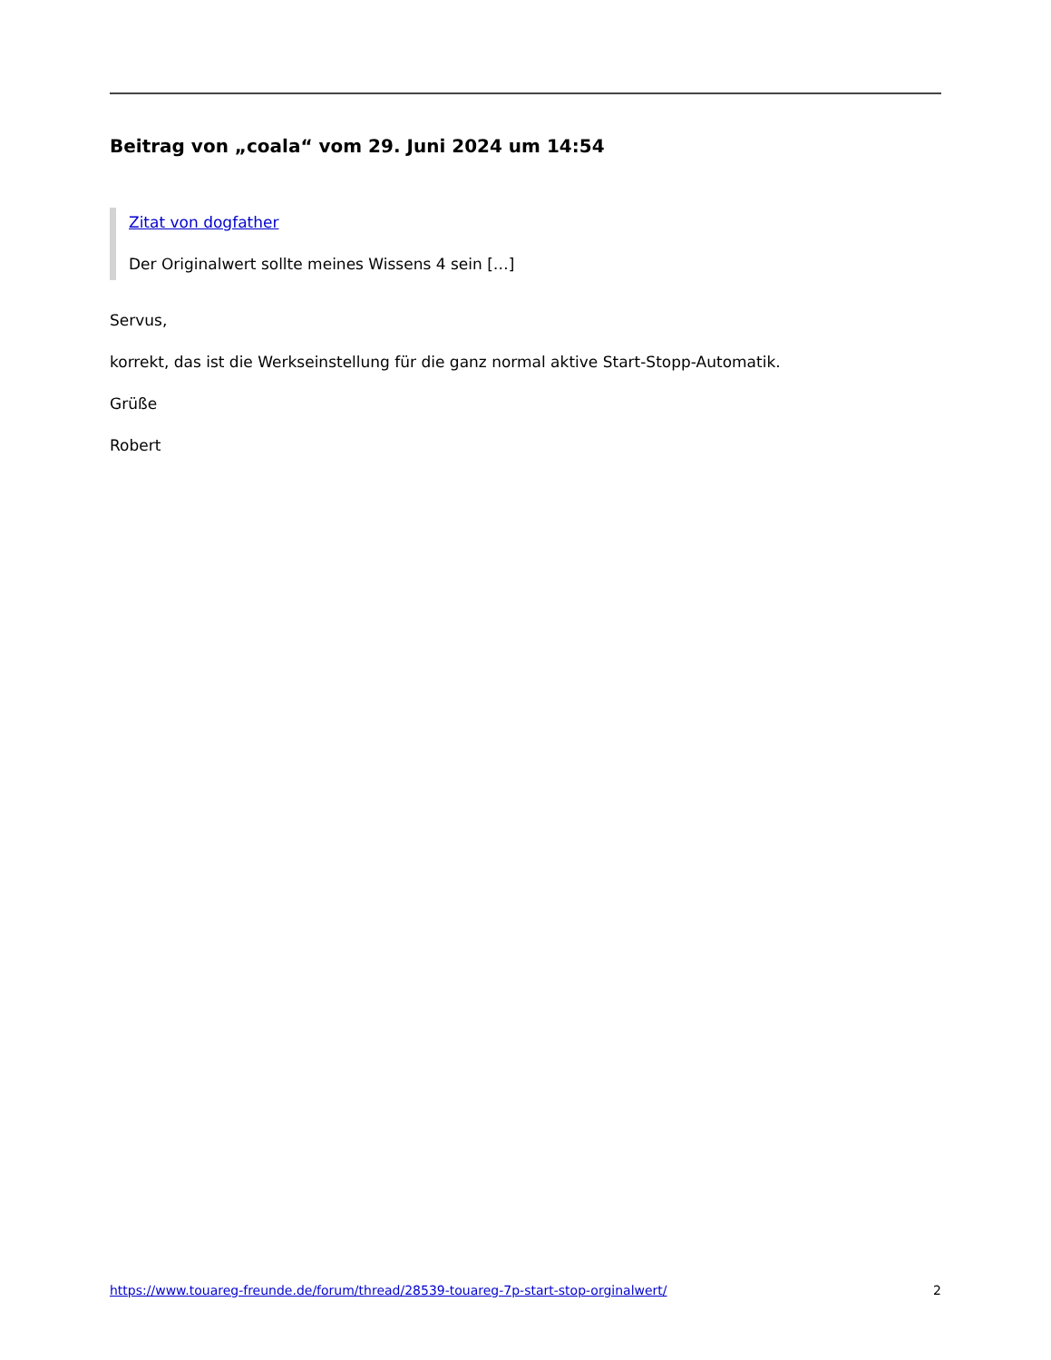Beitrag von „coala“ vom 29. Juni 2024 um 14:54
Zitat von dogfather
Der Originalwert sollte meines Wissens 4 sein […]
Servus,
korrekt, das ist die Werkseinstellung für die ganz normal aktive Start-Stopp-Automatik.
Grüße
Robert
https://www.touareg-freunde.de/forum/thread/28539-touareg-7p-start-stop-orginalwert/ 2